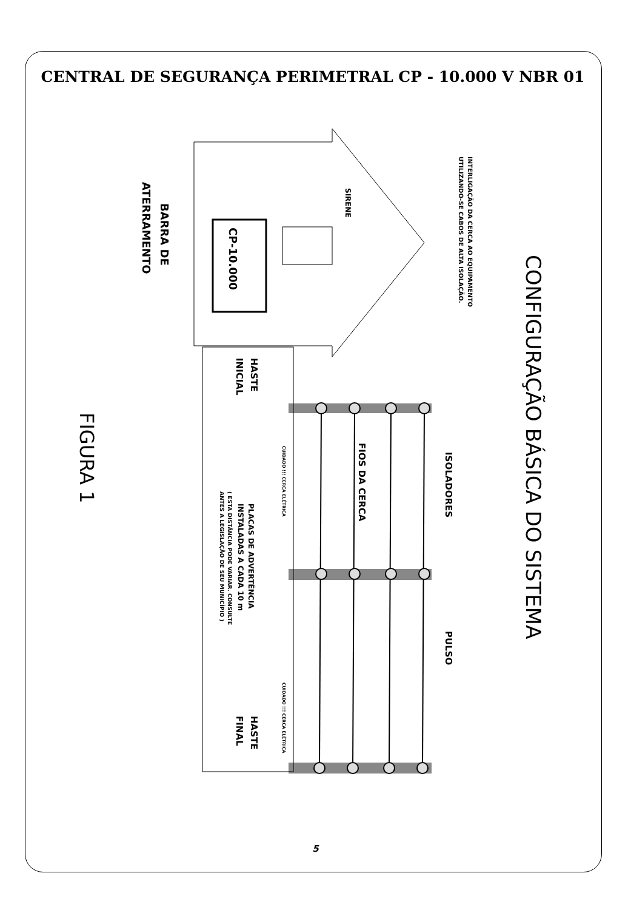CENTRAL DE SEGURANÇA PERIMETRAL CP - 10.000 V NBR 01
CONFIGURAÇÃO BÁSICA DO SISTEMA
FIGURA 1
CP-10.000
BARRA DE
ATERRAMENTO
SIRENE
INTERLIGAÇÃO DA CERCA AO EQUIPAMENTO
UTILIZANDO-SE CABOS DE ALTA ISOLAÇÃO.
HASTE
INICIAL
ISOLADORES
FIOS DA CERCA
PULSO
HASTE
FINAL
PLACAS DE ADVERTÊNCIA
INSTALADAS A CADA 10 m
( ESTA DISTÂNCIA PODE VARIAR. CONSULTE
ANTES A LEGISLAÇÃO DE SEU MUNICÍPIO )
CUIDADO !!! CERCA ELÉTRICA
CUIDADO !!! CERCA ELÉTRICA
5